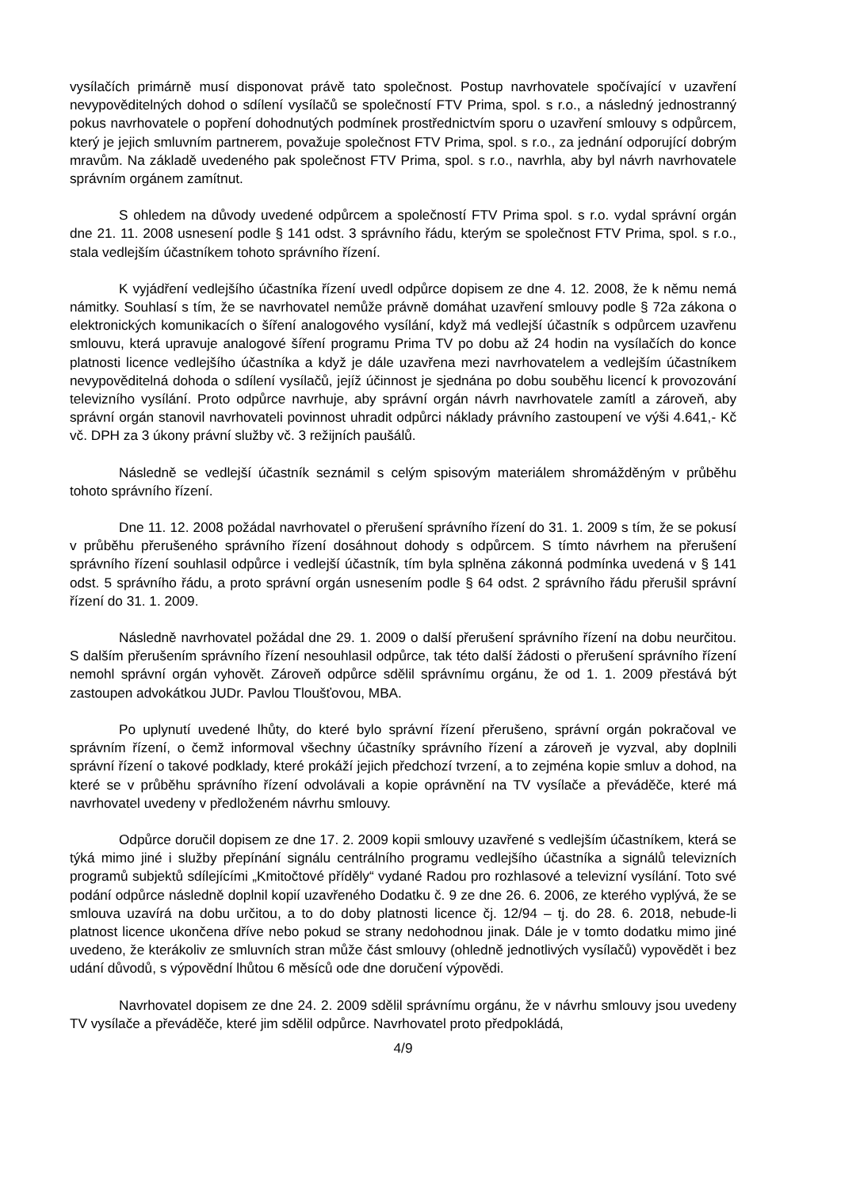vysílačích primárně musí disponovat právě tato společnost. Postup navrhovatele spočívající v uzavření nevypověditelných dohod o sdílení vysílačů se společností FTV Prima, spol. s r.o., a následný jednostranný pokus navrhovatele o popření dohodnutých podmínek prostřednictvím sporu o uzavření smlouvy s odpůrcem, který je jejich smluvním partnerem, považuje společnost FTV Prima, spol. s r.o., za jednání odporující dobrým mravům. Na základě uvedeného pak společnost FTV Prima, spol. s r.o., navrhla, aby byl návrh navrhovatele správním orgánem zamítnut.
S ohledem na důvody uvedené odpůrcem a společností FTV Prima spol. s r.o. vydal správní orgán dne 21. 11. 2008 usnesení podle § 141 odst. 3 správního řádu, kterým se společnost FTV Prima, spol. s r.o., stala vedlejším účastníkem tohoto správního řízení.
K vyjádření vedlejšího účastníka řízení uvedl odpůrce dopisem ze dne 4. 12. 2008, že k němu nemá námitky. Souhlasí s tím, že se navrhovatel nemůže právně domáhat uzavření smlouvy podle § 72a zákona o elektronických komunikacích o šíření analogového vysílání, když má vedlejší účastník s odpůrcem uzavřenu smlouvu, která upravuje analogové šíření programu Prima TV po dobu až 24 hodin na vysílačích do konce platnosti licence vedlejšího účastníka a když je dále uzavřena mezi navrhovatelem a vedlejším účastníkem nevypověditelná dohoda o sdílení vysílačů, jejíž účinnost je sjednána po dobu souběhu licencí k provozování televizního vysílání. Proto odpůrce navrhuje, aby správní orgán návrh navrhovatele zamítl a zároveň, aby správní orgán stanovil navrhovateli povinnost uhradit odpůrci náklady právního zastoupení ve výši 4.641,- Kč vč. DPH za 3 úkony právní služby vč. 3 režijních paušálů.
Následně se vedlejší účastník seznámil s celým spisovým materiálem shromážděným v průběhu tohoto správního řízení.
Dne 11. 12. 2008 požádal navrhovatel o přerušení správního řízení do 31. 1. 2009 s tím, že se pokusí v průběhu přerušeného správního řízení dosáhnout dohody s odpůrcem. S tímto návrhem na přerušení správního řízení souhlasil odpůrce i vedlejší účastník, tím byla splněna zákonná podmínka uvedená v § 141 odst. 5 správního řádu, a proto správní orgán usnesením podle § 64 odst. 2 správního řádu přerušil správní řízení do 31. 1. 2009.
Následně navrhovatel požádal dne 29. 1. 2009 o další přerušení správního řízení na dobu neurčitou. S dalším přerušením správního řízení nesouhlasil odpůrce, tak této další žádosti o přerušení správního řízení nemohl správní orgán vyhovět. Zároveň odpůrce sdělil správnímu orgánu, že od 1. 1. 2009 přestává být zastoupen advokátkou JUDr. Pavlou Tloušťovou, MBA.
Po uplynutí uvedené lhůty, do které bylo správní řízení přerušeno, správní orgán pokračoval ve správním řízení, o čemž informoval všechny účastníky správního řízení a zároveň je vyzval, aby doplnili správní řízení o takové podklady, které prokáží jejich předchozí tvrzení, a to zejména kopie smluv a dohod, na které se v průběhu správního řízení odvolávali a kopie oprávnění na TV vysílače a převáděče, které má navrhovatel uvedeny v předloženém návrhu smlouvy.
Odpůrce doručil dopisem ze dne 17. 2. 2009 kopii smlouvy uzavřené s vedlejším účastníkem, která se týká mimo jiné i služby přepínání signálu centrálního programu vedlejšího účastníka a signálů televizních programů subjektů sdílejícími „Kmitočtové příděly“ vydané Radou pro rozhlasové a televizní vysílání. Toto své podání odpůrce následně doplnil kopií uzavřeného Dodatku č. 9 ze dne 26. 6. 2006, ze kterého vyplývá, že se smlouva uzavírá na dobu určitou, a to do doby platnosti licence čj. 12/94 – tj. do 28. 6. 2018, nebude-li platnost licence ukončena dříve nebo pokud se strany nedohodnou jinak. Dále je v tomto dodatku mimo jiné uvedeno, že kterákoliv ze smluvních stran může část smlouvy (ohledně jednotlivých vysílačů) vypovědět i bez udání důvodů, s výpovědní lhůtou 6 měsíců ode dne doručení výpovědi.
Navrhovatel dopisem ze dne 24. 2. 2009 sdělil správnímu orgánu, že v návrhu smlouvy jsou uvedeny TV vysílače a převáděče, které jim sdělil odpůrce. Navrhovatel proto předpokládá,
4/9